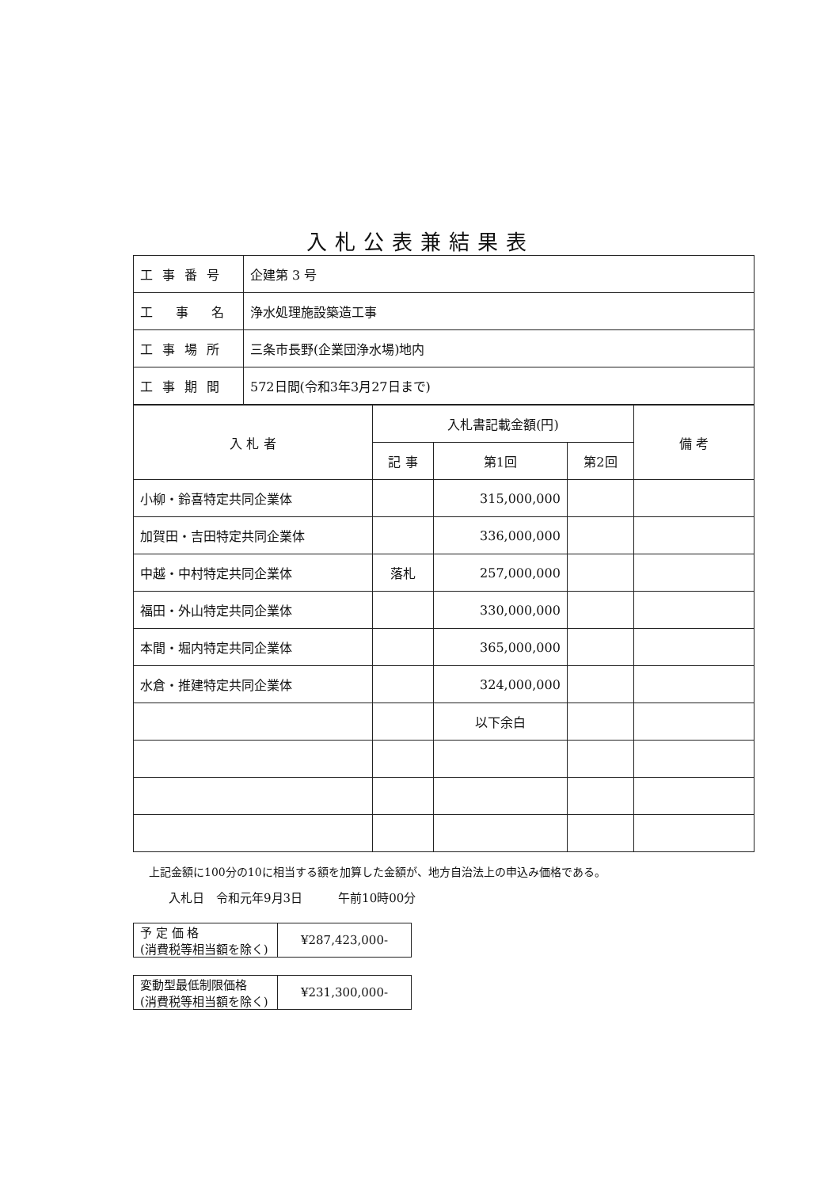入札公表兼結果表
| 工事番号 | 企建第 3 号 |
| 工 事 名 | 浄水処理施設築造工事 |
| 工事場所 | 三条市長野(企業団浄水場)地内 |
| 工事期間 | 572日間(令和3年3月27日まで) |
| 入 札 者 | 入札書記載金額(円) | | | 備 考 |
| --- | --- | --- | --- | --- |
| | 記 事 | 第1回 | 第2回 | |
| 小柳・鈴喜特定共同企業体 | | 315,000,000 | | |
| 加賀田・吉田特定共同企業体 | | 336,000,000 | | |
| 中越・中村特定共同企業体 | 落札 | 257,000,000 | | |
| 福田・外山特定共同企業体 | | 330,000,000 | | |
| 本間・堀内特定共同企業体 | | 365,000,000 | | |
| 水倉・推建特定共同企業体 | | 324,000,000 | | |
| | | 以下余白 | | |
上記金額に100分の10に相当する額を加算した金額が、地方自治法上の申込み価格である。
入札日　令和元年9月3日　　　午前10時00分
| 予 定 価 格 (消費税等相当額を除く) | ¥287,423,000- |
| 変動型最低制限価格 (消費税等相当額を除く) | ¥231,300,000- |